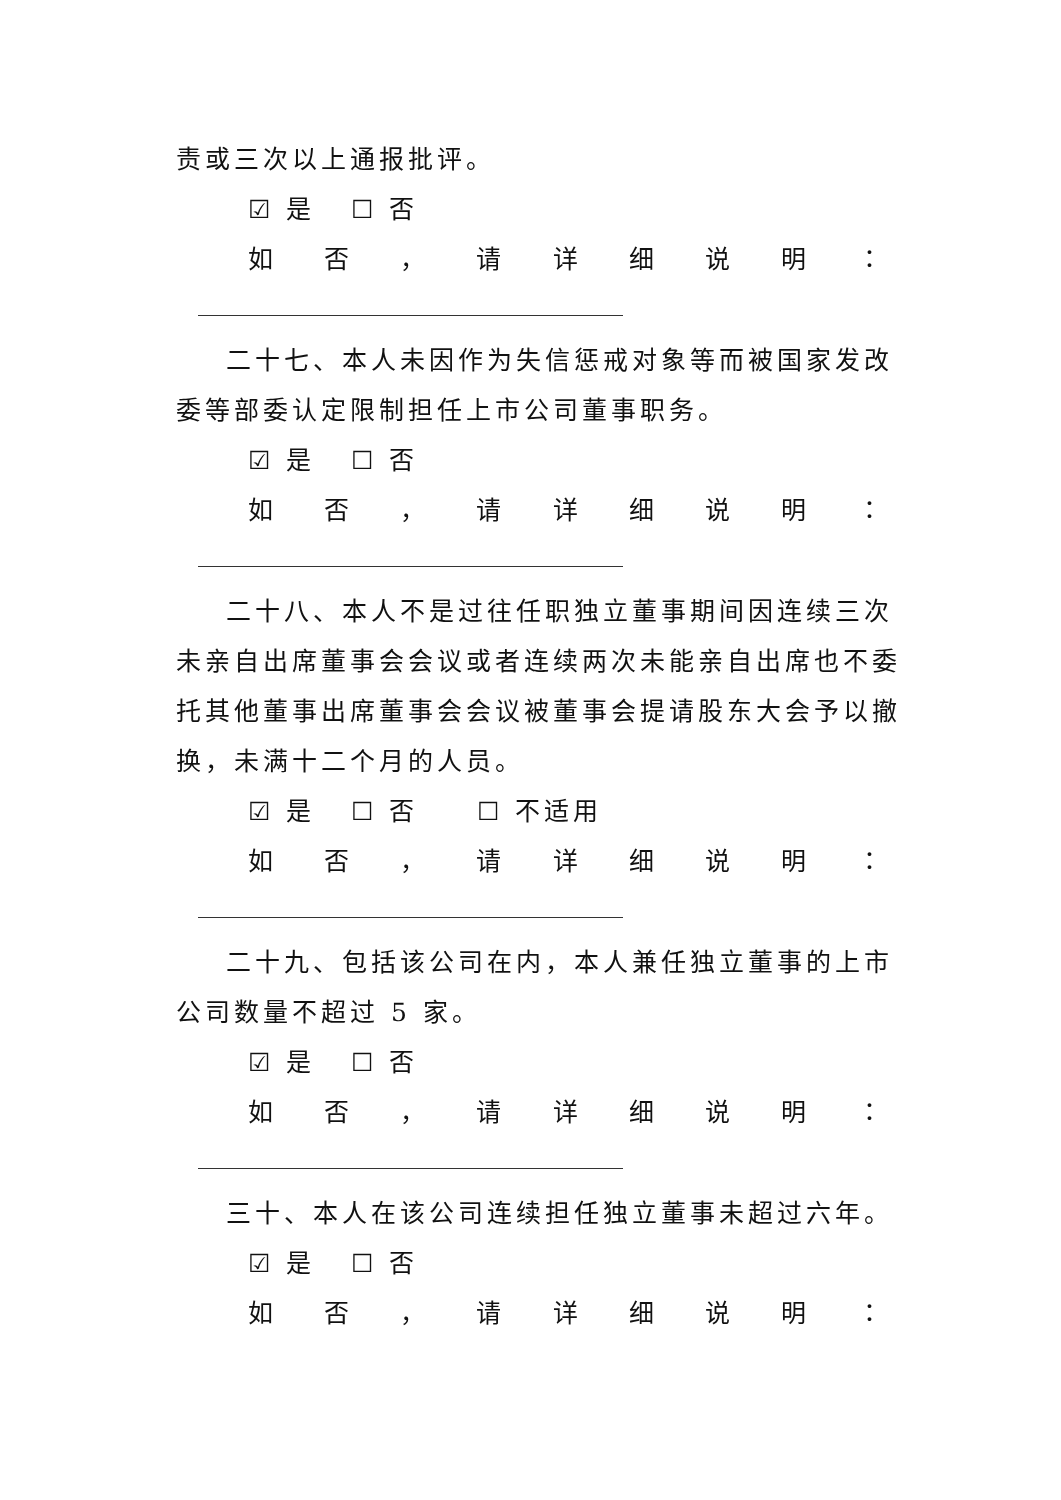责或三次以上通报批评。
☑ 是 ☐ 否
如否 ， 请详细说明 ：
二十七、本人未因作为失信惩戒对象等而被国家发改委等部委认定限制担任上市公司董事职务。
☑ 是 ☐ 否
如否 ， 请详细说明 ：
二十八、本人不是过往任职独立董事期间因连续三次未亲自出席董事会会议或者连续两次未能亲自出席也不委托其他董事出席董事会会议被董事会提请股东大会予以撤换，未满十二个月的人员。
☑ 是 ☐ 否 ☐ 不适用
如否 ， 请详细说明 ：
二十九、包括该公司在内，本人兼任独立董事的上市公司数量不超过 5 家。
☑ 是 ☐ 否
如否 ， 请详细说明 ：
三十、本人在该公司连续担任独立董事未超过六年。
☑ 是 ☐ 否
如否 ， 请详细说明 ：